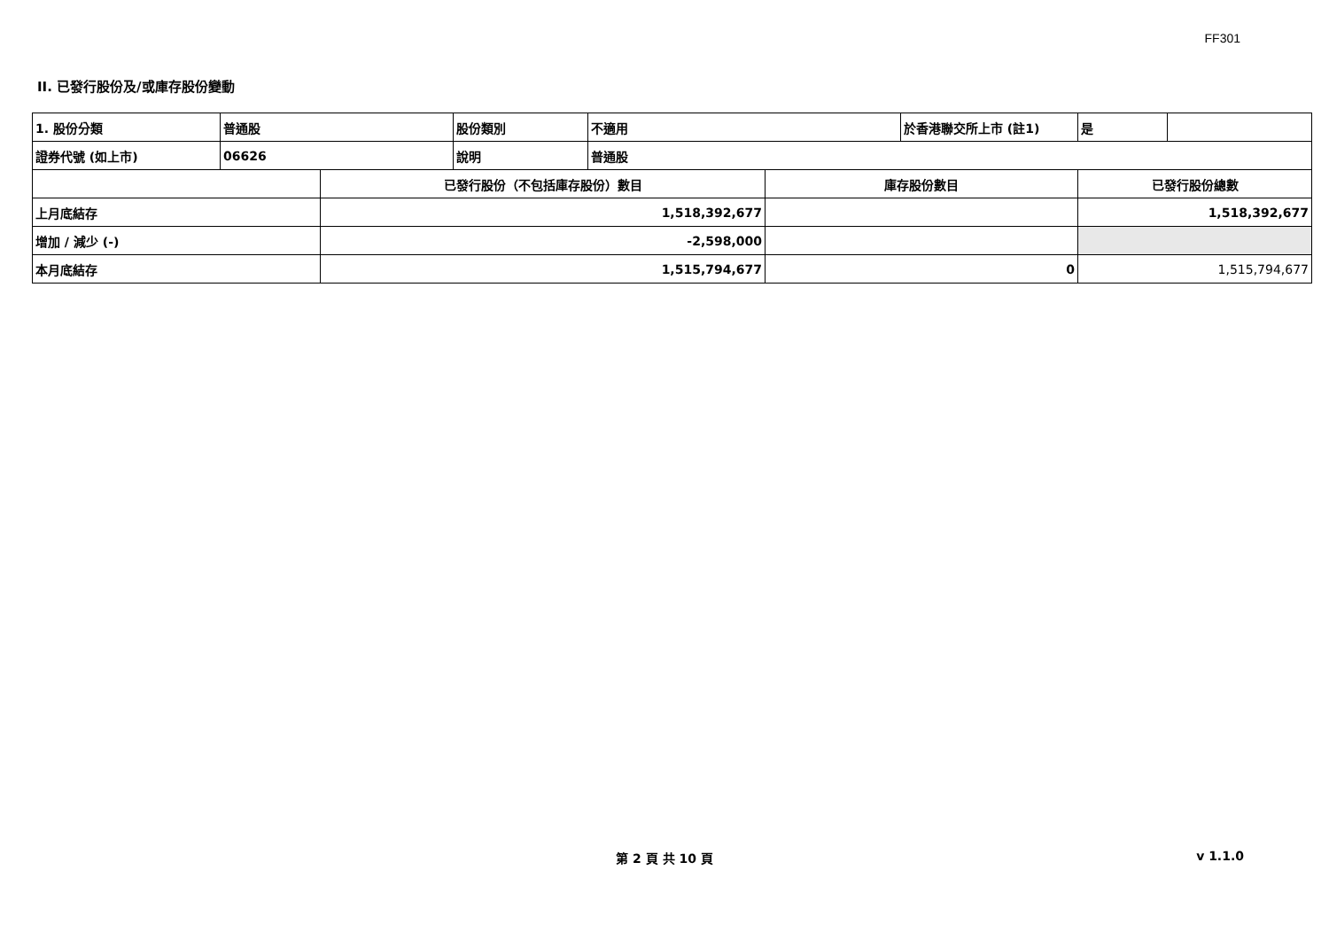FF301
II. 已發行股份及/或庫存股份變動
| 1. 股份分類 | 普通股 | | 股份類別 | 不適用 | | 於香港聯交所上市 (註1) | 是 | |
| 證券代號 (如上市) | 06626 | | 說明 | 普通股 | | | | |
| | | 已發行股份（不包括庫存股份）數目 | | | 庫存股份數目 | | 已發行股份總數 | |
| 上月底結存 | | 1,518,392,677 | | | | | 1,518,392,677 | |
| 增加 / 減少 (-) | | -2,598,000 | | | | | | |
| 本月底結存 | | 1,515,794,677 | | | 0 | | 1,515,794,677 | |
第 2 頁 共 10 頁 v 1.1.0